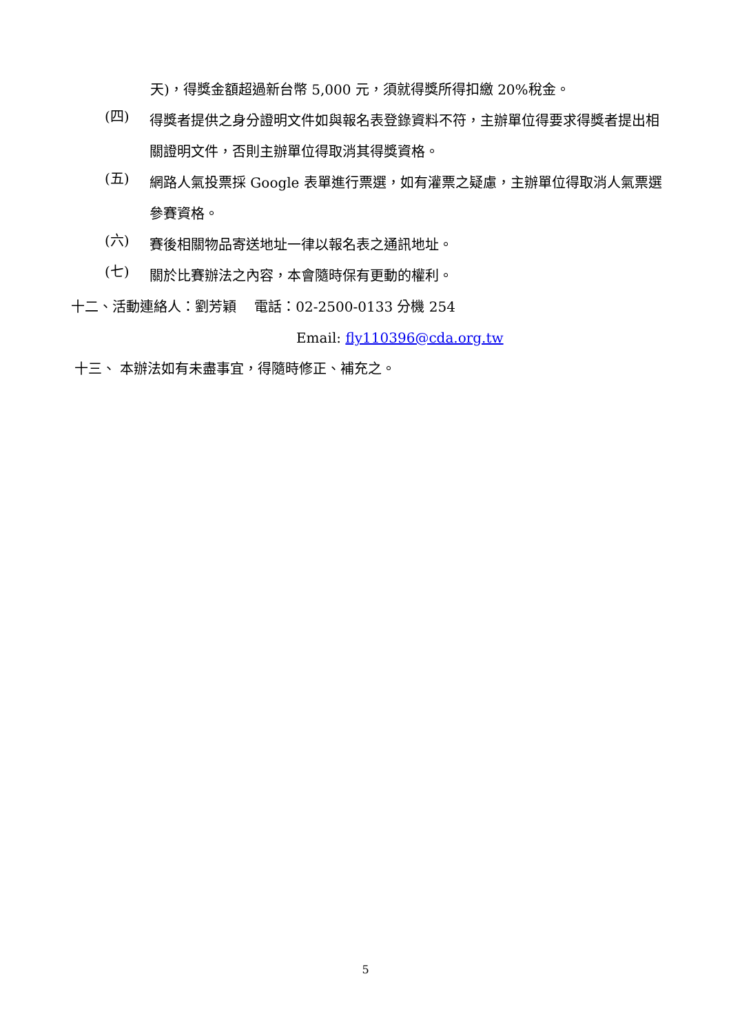天)，得獎金額超過新台幣 5,000 元，須就得獎所得扣繳 20%稅金。
(四)
得獎者提供之身分證明文件如與報名表登錄資料不符，主辦單位得要求得獎者提出相關證明文件，否則主辦單位得取消其得獎資格。
(五)
網路人氣投票採 Google 表單進行票選，如有灌票之疑慮，主辦單位得取消人氣票選參賽資格。
(六)
賽後相關物品寄送地址一律以報名表之通訊地址。
(七)
關於比賽辦法之內容，本會隨時保有更動的權利。
十二、活動連絡人：劉芳穎　 電話：02-2500-0133 分機 254
Email: fly110396@cda.org.tw
十三、 本辦法如有未盡事宜，得隨時修正、補充之。
5